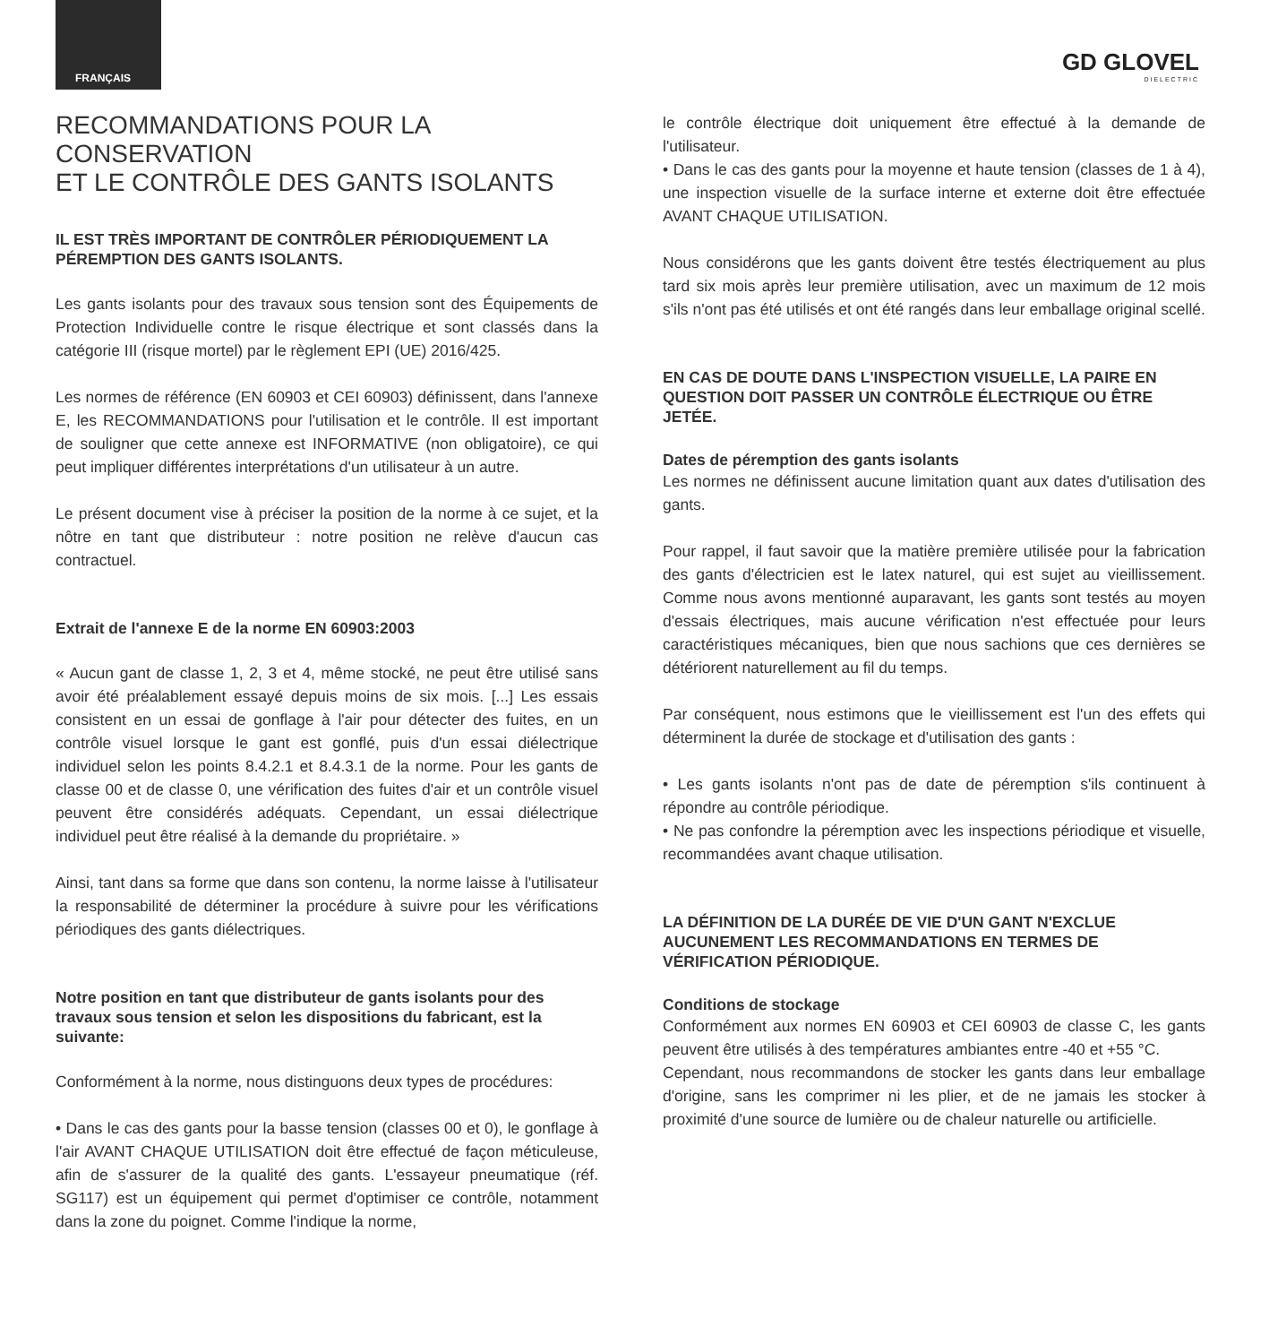FRANÇAIS
GD GLOVEL
DIELECTRIC
RECOMMANDATIONS POUR LA CONSERVATION
ET LE CONTRÔLE DES GANTS ISOLANTS
IL EST TRÈS IMPORTANT DE CONTRÔLER PÉRIODIQUEMENT LA PÉREMPTION DES GANTS ISOLANTS.
Les gants isolants pour des travaux sous tension sont des Équipements de Protection Individuelle contre le risque électrique et sont classés dans la catégorie III (risque mortel) par le règlement EPI (UE) 2016/425.
Les normes de référence (EN 60903 et CEI 60903) définissent, dans l'annexe E, les RECOMMANDATIONS pour l'utilisation et le contrôle. Il est important de souligner que cette annexe est INFORMATIVE (non obligatoire), ce qui peut impliquer différentes interprétations d'un utilisateur à un autre.
Le présent document vise à préciser la position de la norme à ce sujet, et la nôtre en tant que distributeur : notre position ne relève d'aucun cas contractuel.
Extrait de l'annexe E de la norme EN 60903:2003
« Aucun gant de classe 1, 2, 3 et 4, même stocké, ne peut être utilisé sans avoir été préalablement essayé depuis moins de six mois. [...] Les essais consistent en un essai de gonflage à l'air pour détecter des fuites, en un contrôle visuel lorsque le gant est gonflé, puis d'un essai diélectrique individuel selon les points 8.4.2.1 et 8.4.3.1 de la norme. Pour les gants de classe 00 et de classe 0, une vérification des fuites d'air et un contrôle visuel peuvent être considérés adéquats. Cependant, un essai diélectrique individuel peut être réalisé à la demande du propriétaire. »
Ainsi, tant dans sa forme que dans son contenu, la norme laisse à l'utilisateur la responsabilité de déterminer la procédure à suivre pour les vérifications périodiques des gants diélectriques.
Notre position en tant que distributeur de gants isolants pour des travaux sous tension et selon les dispositions du fabricant, est la suivante:
Conformément à la norme, nous distinguons deux types de procédures:
• Dans le cas des gants pour la basse tension (classes 00 et 0), le gonflage à l'air AVANT CHAQUE UTILISATION doit être effectué de façon méticuleuse, afin de s'assurer de la qualité des gants. L'essayeur pneumatique (réf. SG117) est un équipement qui permet d'optimiser ce contrôle, notamment dans la zone du poignet. Comme l'indique la norme,
le contrôle électrique doit uniquement être effectué à la demande de l'utilisateur.
• Dans le cas des gants pour la moyenne et haute tension (classes de 1 à 4), une inspection visuelle de la surface interne et externe doit être effectuée AVANT CHAQUE UTILISATION.
Nous considérons que les gants doivent être testés électriquement au plus tard six mois après leur première utilisation, avec un maximum de 12 mois s'ils n'ont pas été utilisés et ont été rangés dans leur emballage original scellé.
EN CAS DE DOUTE DANS L'INSPECTION VISUELLE, LA PAIRE EN QUESTION DOIT PASSER UN CONTRÔLE ÉLECTRIQUE OU ÊTRE JETÉE.
Dates de péremption des gants isolants
Les normes ne définissent aucune limitation quant aux dates d'utilisation des gants.
Pour rappel, il faut savoir que la matière première utilisée pour la fabrication des gants d'électricien est le latex naturel, qui est sujet au vieillissement. Comme nous avons mentionné auparavant, les gants sont testés au moyen d'essais électriques, mais aucune vérification n'est effectuée pour leurs caractéristiques mécaniques, bien que nous sachions que ces dernières se détériorent naturellement au fil du temps.
Par conséquent, nous estimons que le vieillissement est l'un des effets qui déterminent la durée de stockage et d'utilisation des gants :
• Les gants isolants n'ont pas de date de péremption s'ils continuent à répondre au contrôle périodique.
• Ne pas confondre la péremption avec les inspections périodique et visuelle, recommandées avant chaque utilisation.
LA DÉFINITION DE LA DURÉE DE VIE D'UN GANT N'EXCLUE AUCUNEMENT LES RECOMMANDATIONS EN TERMES DE VÉRIFICATION PÉRIODIQUE.
Conditions de stockage
Conformément aux normes EN 60903 et CEI 60903 de classe C, les gants peuvent être utilisés à des températures ambiantes entre -40 et +55 °C.
Cependant, nous recommandons de stocker les gants dans leur emballage d'origine, sans les comprimer ni les plier, et de ne jamais les stocker à proximité d'une source de lumière ou de chaleur naturelle ou artificielle.